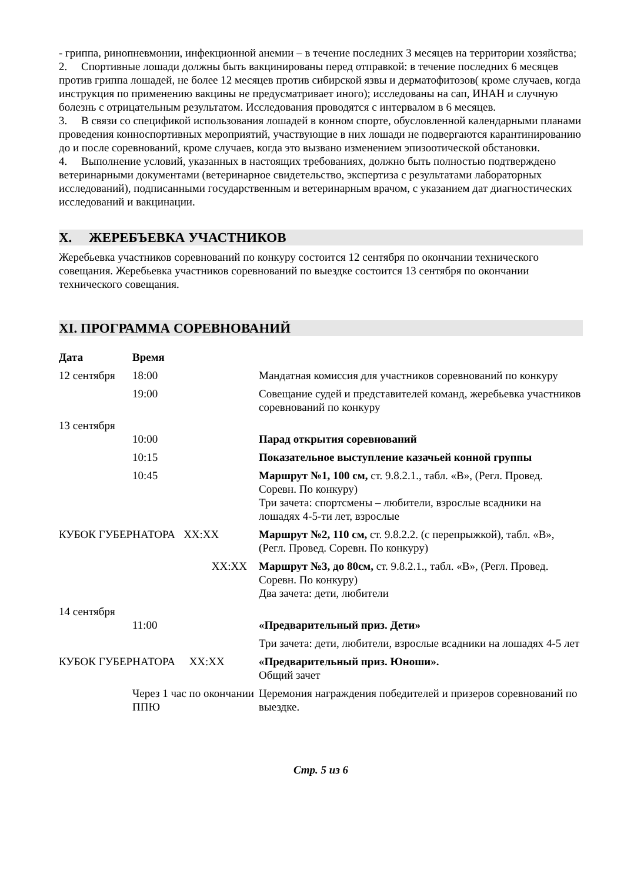- гриппа, ринопневмонии, инфекционной анемии – в течение последних 3 месяцев на территории хозяйства;
2. Спортивные лошади должны быть вакцинированы перед отправкой: в течение последних 6 месяцев против гриппа лошадей, не более 12 месяцев против сибирской язвы и дерматофитозов( кроме случаев, когда инструкция по применению вакцины не предусматривает иного); исследованы на сап, ИНАН и случную болезнь с отрицательным результатом. Исследования проводятся с интервалом в 6 месяцев.
3. В связи со спецификой использования лошадей в конном спорте, обусловленной календарными планами проведения конноспортивных мероприятий, участвующие в них лошади не подвергаются карантинированию до и после соревнований, кроме случаев, когда это вызвано изменением эпизоотической обстановки.
4. Выполнение условий, указанных в настоящих требованиях, должно быть полностью подтверждено ветеринарными документами (ветеринарное свидетельство, экспертиза с результатами лабораторных исследований), подписанными государственным и ветеринарным врачом, с указанием дат диагностических исследований и вакцинации.
X. ЖЕРЕБЪЕВКА УЧАСТНИКОВ
Жеребьевка участников соревнований по конкуру состоится 12 сентября по окончании технического совещания. Жеребьевка участников соревнований по выездке состоится 13 сентября по окончании технического совещания.
XI. ПРОГРАММА СОРЕВНОВАНИЙ
| Дата | Время | |
| --- | --- | --- |
| 12 сентября | 18:00 | Мандатная комиссия для участников соревнований по конкуру |
| | 19:00 | Совещание судей и представителей команд, жеребьевка участников соревнований по конкуру |
| 13 сентября | 10:00 | Парад открытия соревнований |
| | 10:15 | Показательное выступление казачьей конной группы |
| | 10:45 | Маршрут №1, 100 см, ст. 9.8.2.1., табл. «В», (Регл. Провед. Соревн. По конкуру) Три зачета: спортсмены – любители, взрослые всадники на лошадях 4-5-ти лет, взрослые |
| КУБОК ГУБЕРНАТОРА XX:XX | | Маршрут №2, 110 см, ст. 9.8.2.2. (с перепрыжкой), табл. «В», (Регл. Провед. Соревн. По конкуру) |
| XX:XX | | Маршрут №3, до 80см, ст. 9.8.2.1., табл. «В», (Регл. Провед. Соревн. По конкуру) Два зачета: дети, любители |
| 14 сентября | 11:00 | «Предварительный приз. Дети» |
| | | Три зачета: дети, любители, взрослые всадники на лошадях 4-5 лет |
| КУБОК ГУБЕРНАТОРА XX:XX | | «Предварительный приз. Юноши». Общий зачет |
| | Через 1 час по окончании ППЮ | Церемония награждения победителей и призеров соревнований по выездке. |
Стр. 5 из 6